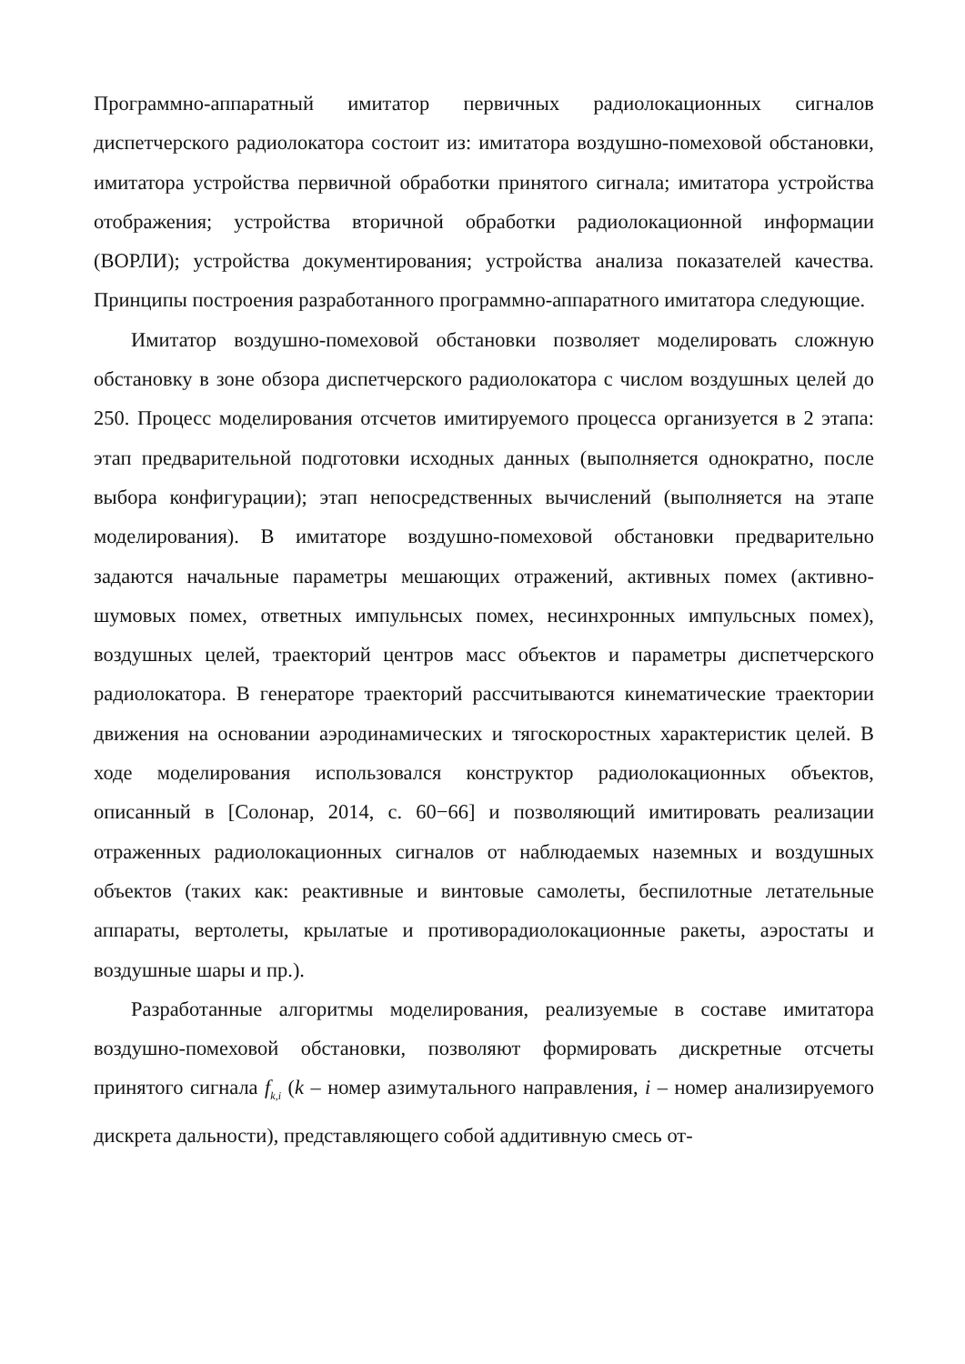Программно-аппаратный имитатор первичных радиолокационных сигналов диспетчерского радиолокатора состоит из: имитатора воздушно-помеховой обстановки, имитатора устройства первичной обработки принятого сигнала; имитатора устройства отображения; устройства вторичной обработки радиолокационной информации (ВОРЛИ); устройства документирования; устройства анализа показателей качества. Принципы построения разработанного программно-аппаратного имитатора следующие.
Имитатор воздушно-помеховой обстановки позволяет моделировать сложную обстановку в зоне обзора диспетчерского радиолокатора с числом воздушных целей до 250. Процесс моделирования отсчетов имитируемого процесса организуется в 2 этапа: этап предварительной подготовки исходных данных (выполняется однократно, после выбора конфигурации); этап непосредственных вычислений (выполняется на этапе моделирования). В имитаторе воздушно-помеховой обстановки предварительно задаются начальные параметры мешающих отражений, активных помех (активно-шумовых помех, ответных импульнсых помех, несинхронных импульсных помех), воздушных целей, траекторий центров масс объектов и параметры диспетчерского радиолокатора. В генераторе траекторий рассчитываются кинематические траектории движения на основании аэродинамических и тягоскоростных характеристик целей. В ходе моделирования использовался конструктор радиолокационных объектов, описанный в [Солонар, 2014, с. 60−66] и позволяющий имитировать реализации отраженных радиолокационных сигналов от наблюдаемых наземных и воздушных объектов (таких как: реактивные и винтовые самолеты, беспилотные летательные аппараты, вертолеты, крылатые и противорадиолокационные ракеты, аэростаты и воздушные шары и пр.).
Разработанные алгоритмы моделирования, реализуемые в составе имитатора воздушно-помеховой обстановки, позволяют формировать дискретные отсчеты принятого сигнала f<sub>k,i</sub> (k – номер азимутального направления, i – номер анализируемого дискрета дальности), представляющего собой аддитивную смесь от-